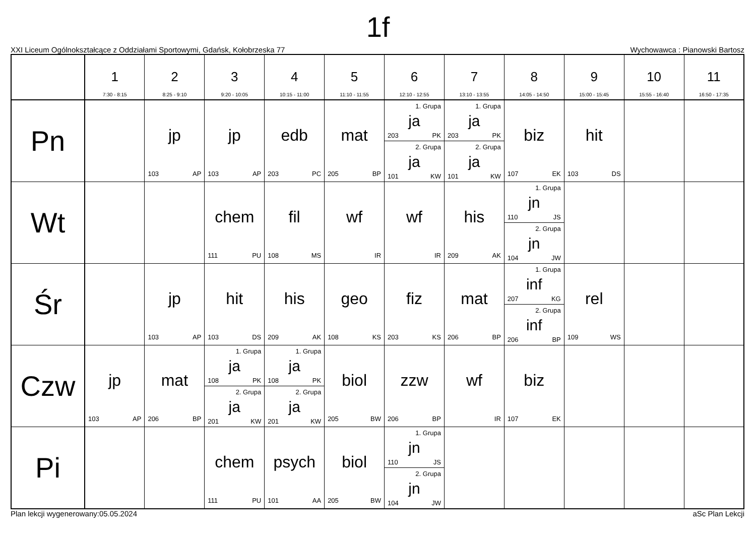1f
XXI Liceum Ogólnokształcące z Oddziałami Sportowymi, Gdańsk, Kołobrzeska 77 Wychowawca : Pianowski Bartosz
| | 1 7:30 - 8:15 | 2 8:25 - 9:10 | 3 9:20 - 10:05 | 4 10:15 - 11:00 | 5 11:10 - 11:55 | 6 12:10 - 12:55 | 7 13:10 - 13:55 | 8 14:05 - 14:50 | 9 15:00 - 15:45 | 10 15:55 - 16:40 | 11 16:50 - 17:35 |
| --- | --- | --- | --- | --- | --- | --- | --- | --- | --- | --- | --- |
| Pn | | jp 103 AP | jp 103 AP | edb 203 PC | mat 205 BP | 1. Grupa ja 203 PK 2. Grupa ja 101 KW | 1. Grupa ja 203 PK 2. Grupa ja 101 KW | biz 107 EK | hit 103 DS | | |
| Wt | | | chem 111 PU | fil 108 MS | wf IR | wf IR | his 209 AK | 1. Grupa jn 110 JS 2. Grupa jn 104 JW | | | |
| Śr | | jp 103 AP | hit 103 DS | his 209 AK | geo 108 KS | fiz 203 KS | mat 206 BP | 1. Grupa inf 207 KG 2. Grupa inf 206 BP | rel 109 WS | | |
| Czw | jp 103 AP | mat 206 BP | 1. Grupa ja 108 PK 2. Grupa ja 201 KW | 1. Grupa ja 108 PK 2. Grupa ja 201 KW | biol 205 BW | zzw 206 BP | wf IR | biz 107 EK | | | |
| Pi | | | chem 111 PU | psych 101 AA | biol 205 BW | 1. Grupa jn 110 JS 2. Grupa jn 104 JW | | | | | |
Plan lekcji wygenerowany:05.05.2024 aSc Plan Lekcji